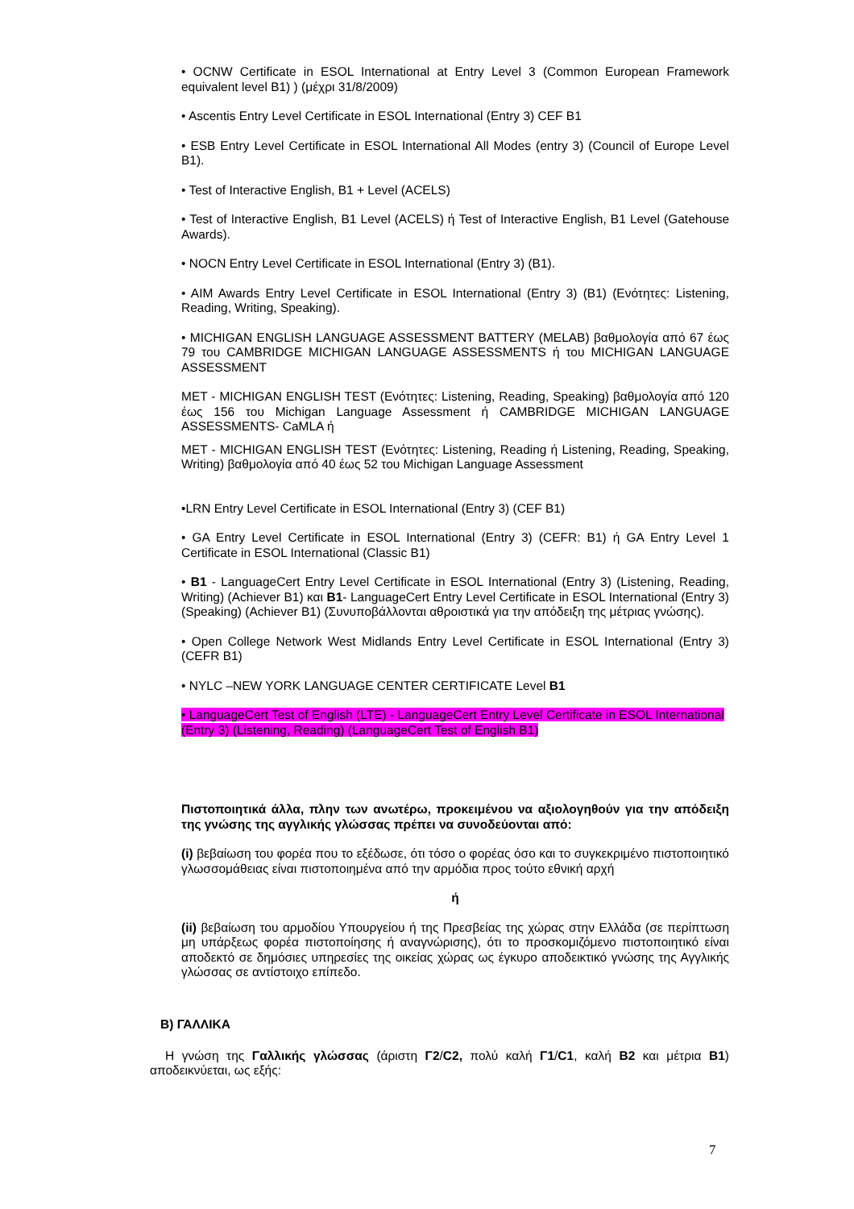• OCNW Certificate in ESOL International at Entry Level 3 (Common European Framework equivalent level B1) ) (μέχρι 31/8/2009)
• Ascentis Entry Level Certificate in ESOL International (Entry 3) CEF B1
• ESB Entry Level Certificate in ESOL International All Modes (entry 3) (Council of Europe Level B1).
• Test of Interactive English, B1 + Level (ACELS)
• Test of Interactive English, B1 Level (ACELS) ή Test of Interactive English, B1 Level (Gatehouse Awards).
• NOCN Entry Level Certificate in ESOL International (Entry 3) (B1).
• AIM Awards Entry Level Certificate in ESOL International (Entry 3) (B1) (Ενότητες: Listening, Reading, Writing, Speaking).
• MICHIGAN ENGLISH LANGUAGE ASSESSMENT BATTERY (MELAB) βαθμολογία από 67 έως 79 του CAMBRIDGE MICHIGAN LANGUAGE ASSESSMENTS ή του MICHIGAN LANGUAGE ASSESSMENT
MET - MICHIGAN ENGLISH TEST (Ενότητες: Listening, Reading, Speaking) βαθμολογία από 120 έως 156 του Michigan Language Assessment ή CAMBRIDGE MICHIGAN LANGUAGE ASSESSMENTS- CaMLA ή
MET - MICHIGAN ENGLISH TEST (Ενότητες: Listening, Reading ή Listening, Reading, Speaking, Writing) βαθμολογία από 40 έως 52 του Michigan Language Assessment
•LRN Entry Level Certificate in ESOL International (Entry 3) (CEF B1)
• GA Entry Level Certificate in ESOL International (Entry 3) (CEFR: B1) ή GA Entry Level 1 Certificate in ESOL International (Classic B1)
• B1 - LanguageCert Entry Level Certificate in ESOL International (Entry 3) (Listening, Reading, Writing) (Achiever B1) και B1- LanguageCert Entry Level Certificate in ESOL International (Entry 3) (Speaking) (Achiever B1) (Συνυποβάλλονται αθροιστικά για την απόδειξη της μέτριας γνώσης).
• Open College Network West Midlands Entry Level Certificate in ESOL International (Entry 3) (CEFR B1)
• NYLC –NEW YORK LANGUAGE CENTER CERTIFICATE Level B1
• LanguageCert Test of English (LTE) - LanguageCert Entry Level Certificate in ESOL International (Entry 3) (Listening, Reading) (LanguageCert Test of English B1)
Πιστοποιητικά άλλα, πλην των ανωτέρω, προκειμένου να αξιολογηθούν για την απόδειξη της γνώσης της αγγλικής γλώσσας πρέπει να συνοδεύονται από:
(i) βεβαίωση του φορέα που το εξέδωσε, ότι τόσο ο φορέας όσο και το συγκεκριμένο πιστοποιητικό γλωσσομάθειας είναι πιστοποιημένα από την αρμόδια προς τούτο εθνική αρχή
ή
(ii) βεβαίωση του αρμοδίου Υπουργείου ή της Πρεσβείας της χώρας στην Ελλάδα (σε περίπτωση μη υπάρξεως φορέα πιστοποίησης ή αναγνώρισης), ότι το προσκομιζόμενο πιστοποιητικό είναι αποδεκτό σε δημόσιες υπηρεσίες της οικείας χώρας ως έγκυρο αποδεικτικό γνώσης της Αγγλικής γλώσσας σε αντίστοιχο επίπεδο.
Β) ΓΑΛΛΙΚΑ
Η γνώση της Γαλλικής γλώσσας (άριστη Γ2/C2, πολύ καλή Γ1/C1, καλή Β2 και μέτρια Β1) αποδεικνύεται, ως εξής:
7